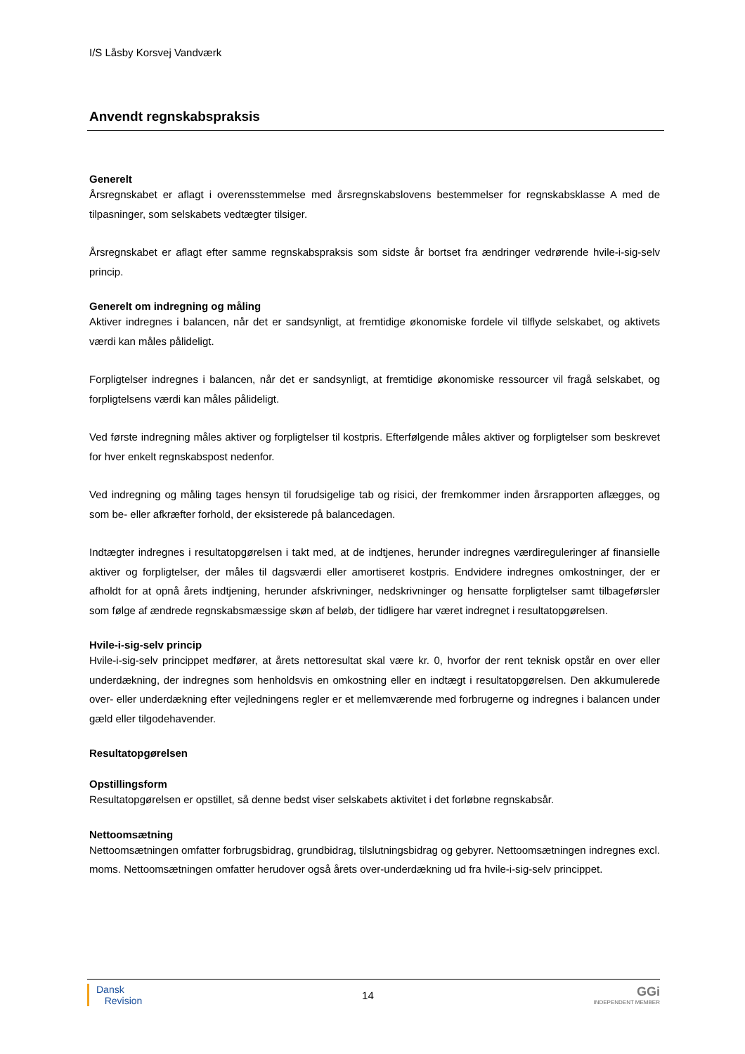I/S Låsby Korsvej Vandværk
Anvendt regnskabspraksis
Generelt
Årsregnskabet er aflagt i overensstemmelse med årsregnskabslovens bestemmelser for regnskabsklasse A med de tilpasninger, som selskabets vedtægter tilsiger.
Årsregnskabet er aflagt efter samme regnskabspraksis som sidste år bortset fra ændringer vedrørende hvile-i-sig-selv princip.
Generelt om indregning og måling
Aktiver indregnes i balancen, når det er sandsynligt, at fremtidige økonomiske fordele vil tilflyde selskabet, og aktivets værdi kan måles pålideligt.
Forpligtelser indregnes i balancen, når det er sandsynligt, at fremtidige økonomiske ressourcer vil fragå selskabet, og forpligtelsens værdi kan måles pålideligt.
Ved første indregning måles aktiver og forpligtelser til kostpris. Efterfølgende måles aktiver og forpligtelser som beskrevet for hver enkelt regnskabspost nedenfor.
Ved indregning og måling tages hensyn til forudsigelige tab og risici, der fremkommer inden årsrapporten aflægges, og som be- eller afkræfter forhold, der eksisterede på balancedagen.
Indtægter indregnes i resultatopgørelsen i takt med, at de indtjenes, herunder indregnes værdireguleringer af finansielle aktiver og forpligtelser, der måles til dagsværdi eller amortiseret kostpris. Endvidere indregnes omkostninger, der er afholdt for at opnå årets indtjening, herunder afskrivninger, nedskrivninger og hensatte forpligtelser samt tilbageførsler som følge af ændrede regnskabsmæssige skøn af beløb, der tidligere har været indregnet i resultatopgørelsen.
Hvile-i-sig-selv princip
Hvile-i-sig-selv princippet medfører, at årets nettoresultat skal være kr. 0, hvorfor der rent teknisk opstår en over eller underdækning, der indregnes som henholdsvis en omkostning eller en indtægt i resultatopgørelsen. Den akkumulerede over- eller underdækning efter vejledningens regler er et mellemværende med forbrugerne og indregnes i balancen under gæld eller tilgodehavender.
Resultatopgørelsen
Opstillingsform
Resultatopgørelsen er opstillet, så denne bedst viser selskabets aktivitet i det forløbne regnskabsår.
Nettoomsætning
Nettoomsætningen omfatter forbrugsbidrag, grundbidrag, tilslutningsbidrag og gebyrer. Nettoomsætningen indregnes excl. moms. Nettoomsætningen omfatter herudover også årets over-underdækning ud fra hvile-i-sig-selv princippet.
Dansk
Revision
14
GGi
INDEPENDENT MEMBER